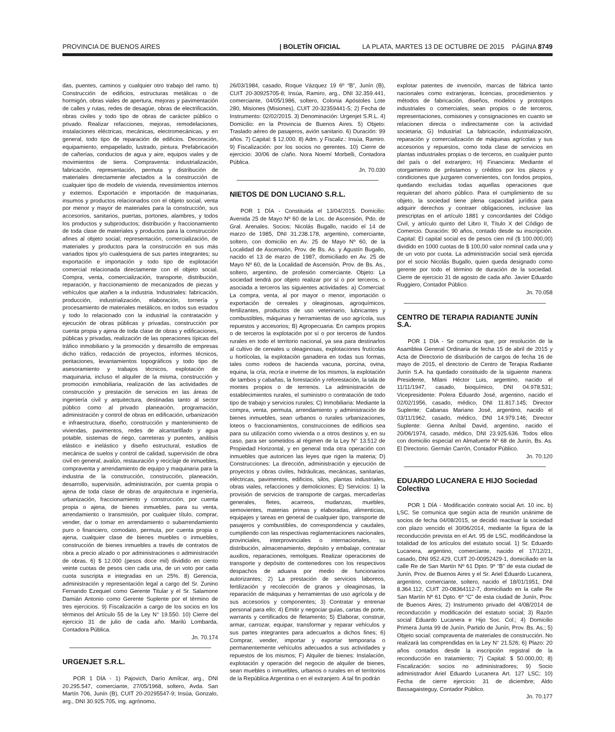PROVINCIA DE BUENOS AIRES | BOLETÍN OFICIAL LA PLATA, MARTES 13 DE OCTUBRE DE 2015 PÁGINA 8749
das, puentes, caminos y cualquier otro trabajo del ramo. b) Construcción de edificios, estructuras metálicas o de hormigón, obras viales de apertura, mejoras y pavimentación de calles y rutas, redes de desagüe, obras de electrificación, obras civiles y todo tipo de obras de carácter público o privado. Realizar refacciones, mejoras, remodelaciones, instalaciones eléctricas, mecánicas, electromecánicas, y en general, todo tipo de reparación de edificios. Decoración, equipamiento, empapelado, lustrado, pintura. Prefabricación de cañerías, conductos de agua y aire, equipos viales y de movimientos de tierra. Compraventa: industrialización, fabricación, representación, permuta y distribución de materiales directamente afectados a la construcción de cualquier tipo de modelo de vivienda, revestimientos internos y externos. Exportación e importación de maquinarias, insumos y productos relacionados con el objeto social, venta por menor y mayor de materiales para la construcción, sus accesorios, sanitarios, puertas, portones, alambres, y todos los productos y subproductos; distribución y fraccionamiento de toda clase de materiales y productos para la construcción afines al objeto social; representación, comercialización, de materiales y productos para la construcción en sus más variados tipos y/o cualesquiera de sus partes integrantes; su exportación e importación y todo tipo de explotación comercial relacionada directamente con el objeto social. Compra, venta, comercialización, transporte, distribución, reparación, y fraccionamiento de mecanizados de piezas y vehículos que atañen a la industria. Industriales: fabricación, producción, industrialización, elaboración, tornería y procesamiento de materiales metálicos, en todos sus estados y todo lo relacionado con la industrial la contratación y ejecución de obras públicas y privadas, construcción por cuenta propia y ajena de toda clase de obras y edificaciones, públicas y privadas, realización de las operaciones típicas del tráfico inmobiliario y la promoción y desarrollo de empresas dicho tráfico, redacción de proyectos, informes técnicos, peritaciones, levantamientos topográficos y todo tipo de asesoramiento y trabajos técnicos, explotación de maquinaria, incluso el alquiler de la misma, construcción y promoción inmobiliaria, realización de las actividades de construcción y prestación de servicios en las áreas de ingeniería civil y arquitectura, destinadas tanto al sector público como al privado planeación, programación, administración y control de obras en edificación, urbanización e infraestructura, diseño, construcción y mantenimiento de viviendas, pavimentos, redes de alcantarillado y agua potable, sistemas de riego, carreteras y puentes, análisis elástico e inelástico y diseño estructural, estudios de mecánica de suelos y control de calidad, supervisión de obra civil en general, avalúo, restauración y reciclaje de inmuebles, compraventa y arrendamiento de equipo y maquinaria para la industria de la construcción, construcción, planeación, desarrollo, supervisión, administración, por cuenta propia o ajena de toda clase de obras de arquitectura e ingeniería, urbanización, fraccionamiento y construcción, por cuenta propia o ajena, de bienes inmuebles, para su venta, arrendamiento o transmisión, por cualquier título, comprar, vender, dar o tomar en arrendamiento o subarrendamiento puro o financiero, comodato, permuta, por cuenta propia o ajena, cualquier clase de bienes muebles o inmuebles, construcción de bienes inmuebles a través de contratos de obra a precio alzado o por administraciones o administración de obras. 6) $ 12.000 (pesos doce mil) dividido en ciento veinte cuotas de pesos cien cada una, de un voto por cada cuota suscripta e integradas en un 25%. 8) Gerencia, administración y representación legal a cargo del Sr. Zunino Fernando Ezequiel como Gerente Titular y el Sr. Salamone Damián Antonio como Gerente Suplente por el término de tres ejercicios. 9) Fiscalización a cargo de los socios en los términos del Artículo 55 de la Ley N° 19.550. 10) Cierre del ejercicio 31 de julio de cada año. Marilú Lombarda, Contadora Pública.
Jn. 70.174
URGENJET S.R.L.
POR 1 DÍA - 1) Pajovich, Darío Amílcar, arg., DNI 20.295.547, comerciante, 27/05/1968, soltero, Avda. San Martín 706, Junín (B), CUIT 20-20295547-9; Insúa, Gonzalo, arg., DNI 30.925.705, ing. agrónomo,
26/03/1984, casado, Roque Vázquez 19 6º “B”, Junín (B), CUIT 20-30925705-8; Insúa, Ramiro, arg., DNI 32.359.441, comerciante, 04/05/1986, soltero, Colonia Apóstoles Lote 280, Misiones (Misiones), CUIT 20-32359441-5; 2) Fecha de Instrumento: 02/02/2015. 3) Denominación: Urgenjet S.R.L. 4) Domicilio: en la Provincia de Buenos Aires. 5) Objeto: Traslado aéreo de pasajeros, avión sanitario. 6) Duración: 99 años. 7) Capital: $ 12.000. 8) Adm. y Fiscaliz.: Insúa, Ramiro. 9) Fiscalización: por los socios no gerentes. 10) Cierre de ejercicio: 30/06 de c/año. Nora Noemí Morbelli, Contadora Pública.
Jn. 70.030
NIETOS DE DON LUCIANO S.R.L.
POR 1 DÍA - Constituida el 13/04/2015. Domicilio: Avenida 25 de Mayo Nº 60 de la Loc. de Ascensión, Pdo. de Gral. Arenales. Socios: Nicolás Bugallo, nacido el 14 de marzo de 1985, DNI 31.238.178, argentino, comerciante, soltero, con domicilio en Av. 25 de Mayo Nº 60, de la Localidad de Ascensión, Prov. de Bs. As. y Agustín Bugallo, nacido el 13 de marzo de 1987, domiciliado en Av. 25 de Mayo Nº 60, de la Localidad de Ascensión, Prov. de Bs. As., soltero, argentino, de profesión comerciante. Objeto: La sociedad tendrá por objeto realizar por sí o por terceros, o asociada a terceros las siguientes actividades: a) Comercial: La compra, venta, al por mayor o menor, importación o exportación de cereales y oleaginosas, agroquímicos, fertilizantes, productos de uso veterinario, lubricantes y combustibles, máquinas y herramientas de uso agrícola, sus repuestos y accesorios; B) Agropecuaria: En campos propios o de terceros la explotación por sí o por terceros de fundos rurales en todo el territorio nacional, ya sea para destinarlos al cultivo de cereales u oleaginosas, explotaciones frutícolas u hortícolas, la explotación ganadera en todas sus formas, tales como rodeos de hacienda vacuna, porcina, ovina, equina, la cría, recría e inverne de los mismos, la explotación de tambos y cabañas, la forestación y reforestación, la tala de montes propios o de terrenos. La administración de establecimientos rurales, el suministro o contratación de todo tipo de trabajo y servicios rurales; C) Inmobiliaria: Mediante la compra, venta, permuta, arrendamiento y administración de bienes inmuebles, sean urbanos o rurales urbanizaciones, loteos o fraccionamientos, construcciones de edificios sea para su utilización como vivienda o a otros destinos y, en su caso, para ser sometidos al régimen de la Ley N° 13.512 de Propiedad Horizontal, y en general toda otra operación con inmuebles que autoricen las leyes que rigen la materia; D) Construcciones: La dirección, administración y ejecución de proyectos y obras civiles, hidráulicas, mecánicas, sanitarias, eléctricas, pavimentos, edificios, silos, plantas industriales, obras viales, refacciones y demoliciones; E) Servicios: 1) la provisión de servicios de transporte de cargas, mercaderías generales, fletes, acarreos, mudanzas, muebles, semovientes, materias primas y elaboradas, alimenticias, equipajes y tareas en general de cualquier tipo, transporte de pasajeros y combustibles, de correspondencia y caudales, cumpliendo con las respectivas reglamentaciones nacionales, provinciales, interprovinciales o internacionales, su distribución, almacenamiento, depósito y embalaje, contratar auxilios, reparaciones, remolques. Realizar operaciones de transporte y depósito de contenedores con los respectivos despachos de aduana por medio de funcionarios autorizantes; 2) La prestación de servicios laboreos, fertilización y recolección de granos y oleaginosas, la reparación de máquinas y herramientas de uso agrícola y de sus accesorios y componentes; 3) Contratar y entrenar personal para ello; 4) Emitir y negociar guías, cartas de porte, warrants y certificados de fletamento; 5) Elaborar, construir, armar, carrozar, equipar, transformar y reparar vehículos y sus partes integrantes para adecuarlos a dichos fines; 6) Comprar, vender, importar y exportar temporaria o permanentemente vehículos adecuados a sus actividades y repuestos de los mismos; F) Alquiler de bienes: Instalación, explotación y operación del negocio de alquiler de bienes, sean muebles o inmuebles, urbanos o rurales en el territorios de la República Argentina o en el extranjero. A tal fin podrán
explotar patentes de invención, marcas de fábrica tanto nacionales como extranjeras, licencias, procedimientos y métodos de fabricación, diseños, modelos y prototipos industriales o comerciales, sean propios o de terceros, representaciones, comisiones y consignaciones en cuanto se relacionen directa o indirectamente con la actividad societaria; G) Industrial: La fabricación, industrialización, reparación y comercialización de máquinas agrícolas y sus accesorios y repuestos, como toda clase de servicios en plantas industriales propias o de terceros, en cualquier punto del país o del extranjero; H) Financiera: Mediante el otorgamiento de préstamos y créditos por los plazos y condiciones que juzgaren convenientes, con fondos propios, quedando excluidas todas aquellas operaciones que requieran del ahorro público. Para el cumplimiento de su objeto, la sociedad tiene plena capacidad jurídica para adquirir derechos y contraer obligaciones, inclusive las prescriptas en el artículo 1881 y concordantes del Código Civil, y artículo quinto del Libro II, Título X del Código de Comercio. Duración: 90 años, contado desde su inscripción. Capital: El capital social es de pesos cien mil ($ 100.000,00) dividido en 1000 cuotas de $ 100,00 valor nominal cada una y de un voto por cuota. La administración social será ejercida por el socio Nicolás Bugallo, quien queda designado como gerente por todo el término de duración de la sociedad. Cierre de ejercicio 31 de agosto de cada año. Javier Eduardo Ruggiero, Contador Público.
Jn. 70.058
CENTRO DE TERAPIA RADIANTE JUNÍN S.A.
POR 1 DÍA - Se comunica que, por resolución de la Asamblea General Ordinaria de fecha 15 de abril de 2015 y Acta de Directorio de distribución de cargos de fecha 16 de mayo de 2015, el directorio de Centro de Terapia Radiante Junín S.A. ha quedado constituido de la siguiente manera: Presidente, Milani Héctor Luis, argentino, nacido el 11/11/1947, casado, bioquímico, DNI 04.978.531; Vicepresidente: Polera Eduardo José, argentino, nacido el 02/02/1956, casado, médico, DNI 11.817.145; Director Suplente: Cabanas Mariano José, argentino, nacido el 03/11/1962, casado, médico, DNI 14.979.146; Director Suplente: Genna Aníbal David, argentino, nacido el 20/06/1974, casado, médico, DNI 23.925.636. Todos ellos con domicilio especial en Almafuerte Nº 68 de Junín, Bs. As. El Directorio. Germán Carrón, Contador Público.
Jn. 70.120
EDUARDO LUCANERA E HIJO Sociedad Colectiva
POR 1 DÍA - Modificación contrato social Art. 10 inc. b) LSC. Se comunica que según acta de reunión unánime de socios de fecha 04/08/2015, se decidió reactivar la sociedad con plazo vencido el 30/06/2014, mediante la figura de la reconducción prevista en el Art. 95 de LSC, modificándose la totalidad de los artículos del estatuto social. 1) Sr. Eduardo Lucanera, argentino, comerciante, nacido el 17/12/21, casado, DNI 952.429, CUIT 20-00952429-1, domiciliado en la calle Re de San Martín Nº 61 Dpto. 9º “B” de esta ciudad de Junín, Prov. de Buenos Aires y el Sr. Ariel Eduardo Lucanera, argentino, comerciante, soltero, nacido el 18/01/1951, DNI 8.364.112, CUIT 20-08364112-7, domiciliado en la calle Re San Martín Nº 61 Dpto. 6º “C” de esta ciudad de Junín, Prov. de Buenos Aires; 2) Instrumento privado del 4/08/2014 de reconducción y modificación del estatuto social; 3) Razón social Eduardo Lucanera e Hijo Soc. Col.; 4) Domicilio Primera Junta 99 de Junín, Partido de Junín, Prov. Bs. As.; 5) Objeto social: compraventa de materiales de construcción. No realizará las comprendidas en la Ley N° 21.526; 6) Plazo: 20 años contados desde la inscripción registral de la reconducción en tratamiento; 7) Capital: $ 50.000,00; 8) Fiscalización: socios no administradores; 9) Socio administrador Ariel Eduardo Lucanera Art. 127 LSC; 10) Fecha de cierre ejercicio: 31 de diciembre; Aldo Bassagaisteguy, Contador Público.
Jn. 70.177